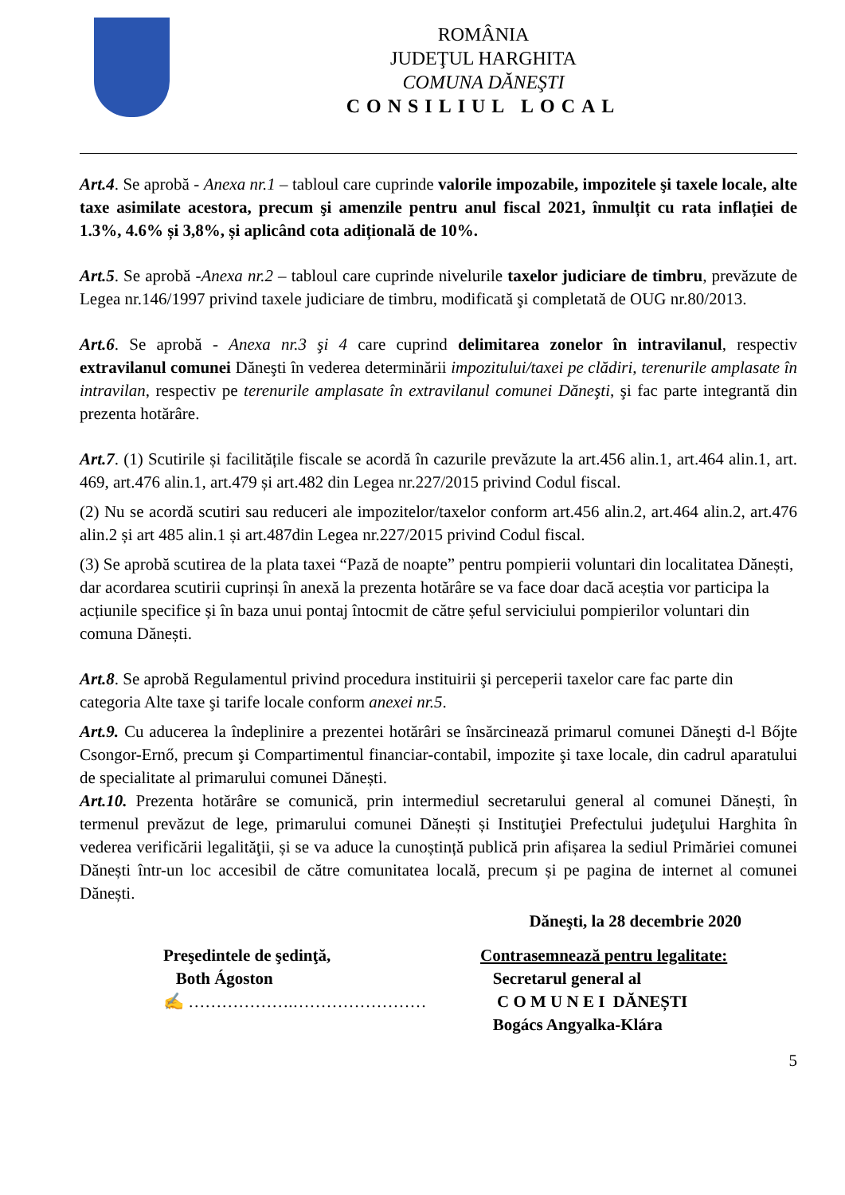ROMÂNIA
JUDEŢUL HARGHITA
COMUNA DĂNEŞTI
CONSILIUL LOCAL
Art.4. Se aprobă - Anexa nr.1 – tabloul care cuprinde valorile impozabile, impozitele şi taxele locale, alte taxe asimilate acestora, precum şi amenzile pentru anul fiscal 2021, înmulțit cu rata inflației de 1.3%, 4.6% și 3,8%, și aplicând cota adițională de 10%.
Art.5. Se aprobă -Anexa nr.2 – tabloul care cuprinde nivelurile taxelor judiciare de timbru, prevăzute de Legea nr.146/1997 privind taxele judiciare de timbru, modificată şi completată de OUG nr.80/2013.
Art.6. Se aprobă - Anexa nr.3 şi 4 care cuprind delimitarea zonelor în intravilanul, respectiv extravilanul comunei Dăneşti în vederea determinării impozitului/taxei pe clădiri, terenurile amplasate în intravilan, respectiv pe terenurile amplasate în extravilanul comunei Dăneşti, şi fac parte integrantă din prezenta hotărâre.
Art.7. (1) Scutirile și facilitățile fiscale se acordă în cazurile prevăzute la art.456 alin.1, art.464 alin.1, art. 469, art.476 alin.1, art.479 și art.482 din Legea nr.227/2015 privind Codul fiscal.
(2) Nu se acordă scutiri sau reduceri ale impozitelor/taxelor conform art.456 alin.2, art.464 alin.2, art.476 alin.2 și art 485 alin.1 și art.487din Legea nr.227/2015 privind Codul fiscal.
(3) Se aprobă scutirea de la plata taxei “Pază de noapte” pentru pompierii voluntari din localitatea Dănești, dar acordarea scutirii cuprinși în anexă la prezenta hotărâre se va face doar dacă aceștia vor participa la acțiunile specifice și în baza unui pontaj întocmit de către șeful serviciului pompierilor voluntari din comuna Dănești.
Art.8. Se aprobă Regulamentul privind procedura instituirii şi perceperii taxelor care fac parte din categoria Alte taxe şi tarife locale conform anexei nr.5.
Art.9. Cu aducerea la îndeplinire a prezentei hotărâri se însărcinează primarul comunei Dăneşti d-l Bőjte Csongor-Ernő, precum şi Compartimentul financiar-contabil, impozite şi taxe locale, din cadrul aparatului de specialitate al primarului comunei Dănești.
Art.10. Prezenta hotărâre se comunică, prin intermediul secretarului general al comunei Dănești, în termenul prevăzut de lege, primarului comunei Dănești și Instituţiei Prefectului judeţului Harghita în vederea verificării legalităţii, și se va aduce la cunoștință publică prin afișarea la sediul Primăriei comunei Dănești într-un loc accesibil de către comunitatea locală, precum și pe pagina de internet al comunei Dănești.
Dăneşti, la 28 decembrie 2020
Preşedintele de şedinţă,
Both Ágoston
✍ ……………….……………………
Contrasemnează pentru legalitate:
Secretarul general al
C O M U N E I DĂNEȘTI
Bogács Angyalka-Klára
5